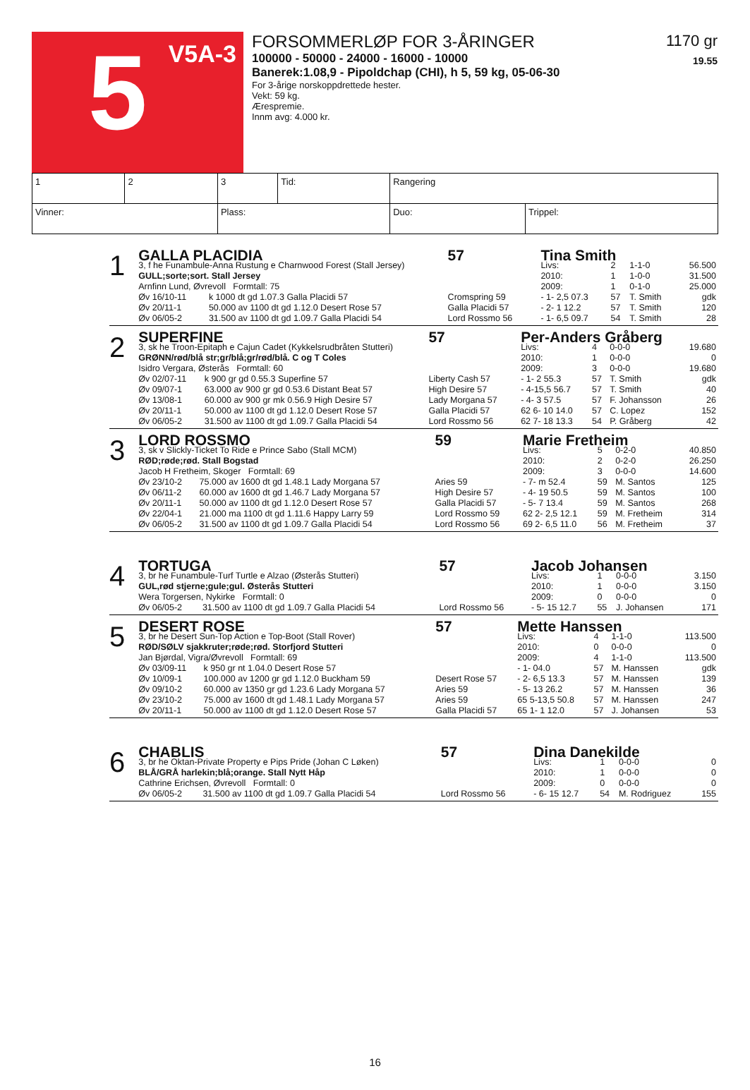5 V5A-3
FORSOMMERLØP FOR 3-ÅRINGER
100000 - 50000 - 24000 - 16000 - 10000
Banerek:1.08,9 - Pipoldchap (CHI), h 5, 59 kg, 05-06-30
For 3-årige norskoppdrettede hester.
Vekt: 59 kg.
Ærespremie.
Innm avg: 4.000 kr.
1170 gr
19.55
| 1 | 2 | 3 | Tid: | Rangering | |
| Vinner: | | Plass: | | Duo: | Trippel: |
1
| GALLA PLACIDIA | | 57 | Tina Smith | | | |
| 3, f he Funambule-Anna Rustung e Charnwood Forest (Stall Jersey) | | | Livs: | 2 | 1-1-0 | 56.500 |
| GULL;sorte;sort. Stall Jersey | | | 2010: | 1 | 1-0-0 | 31.500 |
| Arnfinn Lund, Øvrevoll Formtall: 75 | | | 2009: | 1 | 0-1-0 | 25.000 |
| Øv 16/10-11 | k 1000 dt gd 1.07.3 Galla Placidi 57 | Cromspring 59 | - 1- 2,5 07.3 | 57 | T. Smith | gdk |
| Øv 20/11-1 | 50.000 av 1100 dt gd 1.12.0 Desert Rose 57 | Galla Placidi 57 | - 2- 1 12.2 | 57 | T. Smith | 120 |
| Øv 06/05-2 | 31.500 av 1100 dt gd 1.09.7 Galla Placidi 54 | Lord Rossmo 56 | - 1- 6,5 09.7 | 54 | T. Smith | 28 |
2
| SUPERFINE | | 57 | Per-Anders Gråberg | | | |
| 3, sk he Troon-Epitaph e Cajun Cadet (Kykkelsrudbråten Stutteri) | | | Livs: | 4 | 0-0-0 | 19.680 |
| GRØNN/rød/blå str;gr/blå;gr/rød/blå. C og T Coles | | | 2010: | 1 | 0-0-0 | 0 |
| Isidro Vergara, Østerås Formtall: 60 | | | 2009: | 3 | 0-0-0 | 19.680 |
| Øv 02/07-11 | k 900 gr gd 0.55.3 Superfine 57 | Liberty Cash 57 | - 1- 2 55.3 | 57 | T. Smith | gdk |
| Øv 09/07-1 | 63.000 av 900 gr gd 0.53.6 Distant Beat 57 | High Desire 57 | - 4-15,5 56.7 | 57 | T. Smith | 40 |
| Øv 13/08-1 | 60.000 av 900 gr mk 0.56.9 High Desire 57 | Lady Morgana 57 | - 4- 3 57.5 | 57 | F. Johansson | 26 |
| Øv 20/11-1 | 50.000 av 1100 dt gd 1.12.0 Desert Rose 57 | Galla Placidi 57 | 62 6- 10 14.0 | 57 | C. Lopez | 152 |
| Øv 06/05-2 | 31.500 av 1100 dt gd 1.09.7 Galla Placidi 54 | Lord Rossmo 56 | 62 7- 18 13.3 | 54 | P. Gråberg | 42 |
3
| LORD ROSSMO | | 59 | Marie Fretheim | | | |
| 3, sk v Slickly-Ticket To Ride e Prince Sabo (Stall MCM) | | | Livs: | 5 | 0-2-0 | 40.850 |
| RØD;røde;rød. Stall Bogstad | | | 2010: | 2 | 0-2-0 | 26.250 |
| Jacob H Fretheim, Skoger Formtall: 69 | | | 2009: | 3 | 0-0-0 | 14.600 |
| Øv 23/10-2 | 75.000 av 1600 dt gd 1.48.1 Lady Morgana 57 | Aries 59 | - 7- m 52.4 | 59 | M. Santos | 125 |
| Øv 06/11-2 | 60.000 av 1600 dt gd 1.46.7 Lady Morgana 57 | High Desire 57 | - 4- 19 50.5 | 59 | M. Santos | 100 |
| Øv 20/11-1 | 50.000 av 1100 dt gd 1.12.0 Desert Rose 57 | Galla Placidi 57 | - 5- 7 13.4 | 59 | M. Santos | 268 |
| Øv 22/04-1 | 21.000 ma 1100 dt gd 1.11.6 Happy Larry 59 | Lord Rossmo 59 | 62 2- 2,5 12.1 | 59 | M. Fretheim | 314 |
| Øv 06/05-2 | 31.500 av 1100 dt gd 1.09.7 Galla Placidi 54 | Lord Rossmo 56 | 69 2- 6,5 11.0 | 56 | M. Fretheim | 37 |
4
| TORTUGA | | 57 | Jacob Johansen | | | |
| 3, br he Funambule-Turf Turtle e Alzao (Østerås Stutteri) | | | Livs: | 1 | 0-0-0 | 3.150 |
| GUL,rød stjerne;gule;gul. Østerås Stutteri | | | 2010: | 1 | 0-0-0 | 3.150 |
| Wera Torgersen, Nykirke Formtall: 0 | | | 2009: | 0 | 0-0-0 | 0 |
| Øv 06/05-2 | 31.500 av 1100 dt gd 1.09.7 Galla Placidi 54 | Lord Rossmo 56 | - 5- 15 12.7 | 55 | J. Johansen | 171 |
5
| DESERT ROSE | | 57 | Mette Hanssen | | | |
| 3, br he Desert Sun-Top Action e Top-Boot (Stall Rover) | | | Livs: | 4 | 1-1-0 | 113.500 |
| RØD/SØLV sjakkruter;røde;rød. Storfjord Stutteri | | | 2010: | 0 | 0-0-0 | 0 |
| Jan Bjørdal, Vigra/Øvrevoll Formtall: 69 | | | 2009: | 4 | 1-1-0 | 113.500 |
| Øv 03/09-11 | k 950 gr nt 1.04.0 Desert Rose 57 | | - 1- 04.0 | 57 | M. Hanssen | gdk |
| Øv 10/09-1 | 100.000 av 1200 gr gd 1.12.0 Buckham 59 | Desert Rose 57 | - 2- 6,5 13.3 | 57 | M. Hanssen | 139 |
| Øv 09/10-2 | 60.000 av 1350 gr gd 1.23.6 Lady Morgana 57 | Aries 59 | - 5- 13 26.2 | 57 | M. Hanssen | 36 |
| Øv 23/10-2 | 75.000 av 1600 dt gd 1.48.1 Lady Morgana 57 | Aries 59 | 65 5-13,5 50.8 | 57 | M. Hanssen | 247 |
| Øv 20/11-1 | 50.000 av 1100 dt gd 1.12.0 Desert Rose 57 | Galla Placidi 57 | 65 1- 1 12.0 | 57 | J. Johansen | 53 |
6
| CHABLIS | | 57 | Dina Danekilde | | | |
| 3, br he Oktan-Private Property e Pips Pride (Johan C Løken) | | | Livs: | 1 | 0-0-0 | 0 |
| BLÅ/GRÅ harlekin;blå;orange. Stall Nytt Håp | | | 2010: | 1 | 0-0-0 | 0 |
| Cathrine Erichsen, Øvrevoll Formtall: 0 | | | 2009: | 0 | 0-0-0 | 0 |
| Øv 06/05-2 | 31.500 av 1100 dt gd 1.09.7 Galla Placidi 54 | Lord Rossmo 56 | - 6- 15 12.7 | 54 | M. Rodriguez | 155 |
16